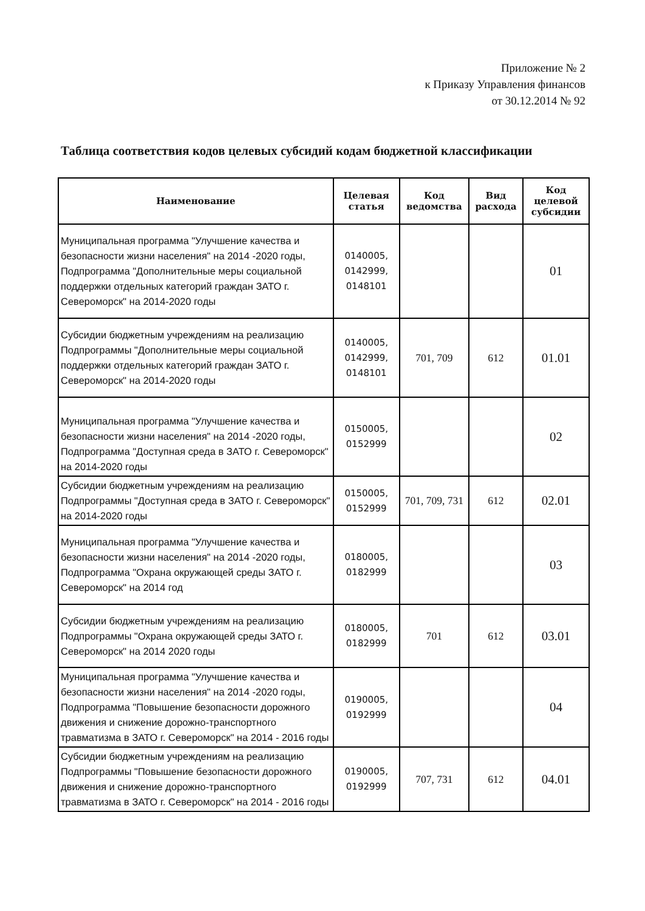Приложение № 2
к Приказу Управления финансов
от 30.12.2014 № 92
Таблица соответствия кодов целевых субсидий кодам бюджетной классификации
| Наименование | Целевая статья | Код ведомства | Вид расхода | Код целевой субсидии |
| --- | --- | --- | --- | --- |
| Муниципальная программа "Улучшение качества и безопасности жизни населения" на 2014 -2020 годы, Подпрограмма "Дополнительные меры социальной поддержки отдельных категорий граждан ЗАТО г. Североморск" на 2014-2020 годы | 0140005, 0142999, 0148101 | | | 01 |
| Субсидии бюджетным учреждениям на реализацию Подпрограммы "Дополнительные меры социальной поддержки отдельных категорий граждан ЗАТО г. Североморск" на 2014-2020 годы | 0140005, 0142999, 0148101 | 701, 709 | 612 | 01.01 |
| Муниципальная программа "Улучшение качества и безопасности жизни населения" на 2014 -2020 годы, Подпрограмма "Доступная среда в ЗАТО г. Североморск" на 2014-2020 годы | 0150005, 0152999 | | | 02 |
| Субсидии бюджетным учреждениям на реализацию Подпрограммы "Доступная среда в ЗАТО г. Североморск" на 2014-2020 годы | 0150005, 0152999 | 701, 709, 731 | 612 | 02.01 |
| Муниципальная программа "Улучшение качества и безопасности жизни населения" на 2014 -2020 годы, Подпрограмма "Охрана окружающей среды ЗАТО г. Североморск" на 2014 год | 0180005, 0182999 | | | 03 |
| Субсидии бюджетным учреждениям на реализацию Подпрограммы "Охрана окружающей среды ЗАТО г. Североморск" на 2014 2020 годы | 0180005, 0182999 | 701 | 612 | 03.01 |
| Муниципальная программа "Улучшение качества и безопасности жизни населения" на 2014 -2020 годы, Подпрограмма "Повышение безопасности дорожного движения и снижение дорожно-транспортного травматизма в ЗАТО г. Североморск" на 2014 - 2016 годы | 0190005, 0192999 | | | 04 |
| Субсидии бюджетным учреждениям на реализацию Подпрограммы "Повышение безопасности дорожного движения и снижение дорожно-транспортного травматизма в ЗАТО г. Североморск" на 2014 - 2016 годы | 0190005, 0192999 | 707, 731 | 612 | 04.01 |